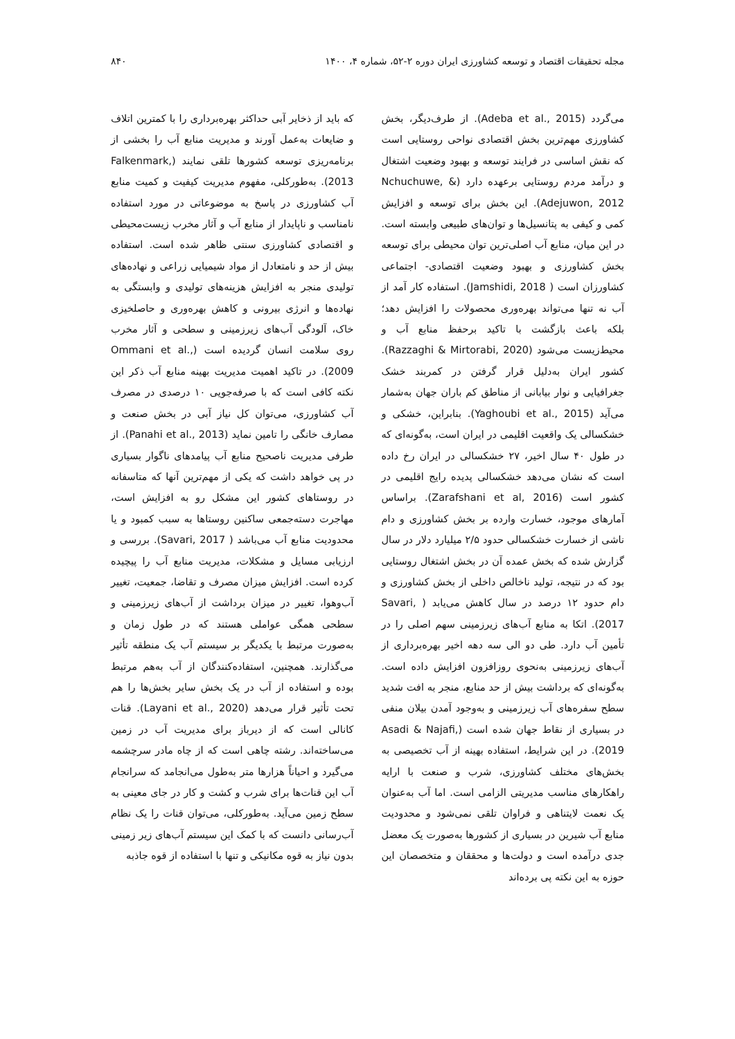مجله تحقیقات اقتصاد و توسعه کشاورزی ایران دوره ۲-۵۲، شماره ۴، ۱۴۰۰ ۸۴۰
می‌گردد (Adeba et al., 2015). از طرف‌دیگر، بخش کشاورزی مهم‌ترین بخش اقتصادی نواحی روستایی است که نقش اساسی در فرایند توسعه و بهبود وضعیت اشتغال و درآمد مردم روستایی برعهده دارد (Nchuchuwe, & Adejuwon, 2012). این بخش برای توسعه و افزایش کمی و کیفی به پتانسیل‌ها و توان‌های طبیعی وابسته است. در این میان، منابع آب اصلی‌ترین توان محیطی برای توسعه بخش کشاورزی و بهبود وضعیت اقتصادی- اجتماعی کشاورزان است ( Jamshidi, 2018). استفاده کار آمد از آب نه تنها می‌تواند بهره‌وری محصولات را افزایش دهد؛ بلکه باعث بازگشت با تاکید برحفظ منابع آب و محیط‌زیست می‌شود (Razzaghi & Mirtorabi, 2020). کشور ایران به‌دلیل قرار گرفتن در کمربند خشک جغرافیایی و نوار بیابانی از مناطق کم باران جهان به‌شمار می‌آید (Yaghoubi et al., 2015). بنابراین، خشکی و خشکسالی یک واقعیت اقلیمی در ایران است، به‌گونه‌ای که در طول ۴۰ سال اخیر، ۲۷ خشکسالی در ایران رخ داده است که نشان می‌دهد خشکسالی پدیده رایج اقلیمی در کشور است (Zarafshani et al, 2016). براساس آمارهای موجود، خسارت وارده بر بخش کشاورزی و دام ناشی از خسارت خشکسالی حدود ۲/۵ میلیارد دلار در سال گزارش شده که بخش عمده آن در بخش اشتغال روستایی بود که در نتیجه، تولید ناخالص داخلی از بخش کشاورزی و دام حدود ۱۲ درصد در سال کاهش می‌یابد ( Savari, 2017). اتکا به منابع آب‌های زیرزمینی سهم اصلی را در تأمین آب دارد. طی دو الی سه دهه اخیر بهره‌برداری از آب‌های زیرزمینی به‌نحوی روزافزون افزایش داده است. به‌گونه‌ای که برداشت بیش از حد منابع، منجر به افت شدید سطح سفره‌های آب زیرزمینی و به‌وجود آمدن بیلان منفی در بسیاری از نقاط جهان شده است (Asadi & Najafi, 2019). در این شرایط، استفاده بهینه از آب تخصیصی به بخش‌های مختلف کشاورزی، شرب و صنعت با ارایه راهکارهای مناسب مدیریتی الزامی است. اما آب به‌عنوان یک نعمت لایتناهی و فراوان تلقی نمی‌شود و محدودیت منابع آب شیرین در بسیاری از کشورها به‌صورت یک معضل جدی درآمده است و دولت‌ها و محققان و متخصصان این حوزه به این نکته پی برده‌اند
که باید از ذخایر آبی حداکثر بهره‌برداری را با کمترین اتلاف و ضایعات به‌عمل آورند و مدیریت منابع آب را بخشی از برنامه‌ریزی توسعه کشورها تلقی نمایند (Falkenmark, 2013). به‌طورکلی، مفهوم مدیریت کیفیت و کمیت منابع آب کشاورزی در پاسخ به موضوعاتی در مورد استفاده نامناسب و ناپایدار از منابع آب و آثار مخرب زیست‌محیطی و اقتصادی کشاورزی سنتی ظاهر شده است. استفاده بیش از حد و نامتعادل از مواد شیمیایی زراعی و نهاده‌های تولیدی منجر به افزایش هزینه‌های تولیدی و وابستگی به نهاده‌ها و انرژی بیرونی و کاهش بهره‌وری و حاصلخیزی خاک، آلودگی آب‌های زیرزمینی و سطحی و آثار مخرب روی سلامت انسان گردیده است (Ommani et al., 2009). در تاکید اهمیت مدیریت بهینه منابع آب ذکر این نکته کافی است که با صرفه‌جویی ۱۰ درصدی در مصرف آب کشاورزی، می‌توان کل نیاز آبی در بخش صنعت و مصارف خانگی را تامین نماید (Panahi et al., 2013). از طرفی مدیریت ناصحیح منابع آب پیامدهای ناگوار بسیاری در پی خواهد داشت که یکی از مهم‌ترین آنها که متاسفانه در روستاهای کشور این مشکل رو به افزایش است، مهاجرت دسته‌جمعی ساکنین روستاها به سبب کمبود و یا محدودیت منابع آب می‌باشد ( Savari, 2017). بررسی و ارزیابی مسایل و مشکلات، مدیریت منابع آب را پیچیده کرده است. افزایش میزان مصرف و تقاضا، جمعیت، تغییر آب‌وهوا، تغییر در میزان برداشت از آب‌های زیرزمینی و سطحی همگی عواملی هستند که در طول زمان و به‌صورت مرتبط با یکدیگر بر سیستم آب یک منطقه تأثیر می‌گذارند. همچنین، استفاده‌کنندگان از آب به‌هم مرتبط بوده و استفاده از آب در یک بخش سایر بخش‌ها را هم تحت تأثیر قرار می‌دهد (Layani et al., 2020). قنات کانالی است که از دیرباز برای مدیریت آب در زمین می‌ساخته‌اند. رشته چاهی است که از چاه مادر سرچشمه می‌گیرد و احیاناً هزارها متر به‌طول می‌انجامد که سرانجام آب این قنات‌ها برای شرب و کشت و کار در جای معینی به سطح زمین می‌آید. به‌طورکلی، می‌توان قنات را یک نظام آب‌رسانی دانست که با کمک این سیستم آب‌های زیر زمینی بدون نیاز به قوه مکانیکی و تنها با استفاده از قوه جاذبه